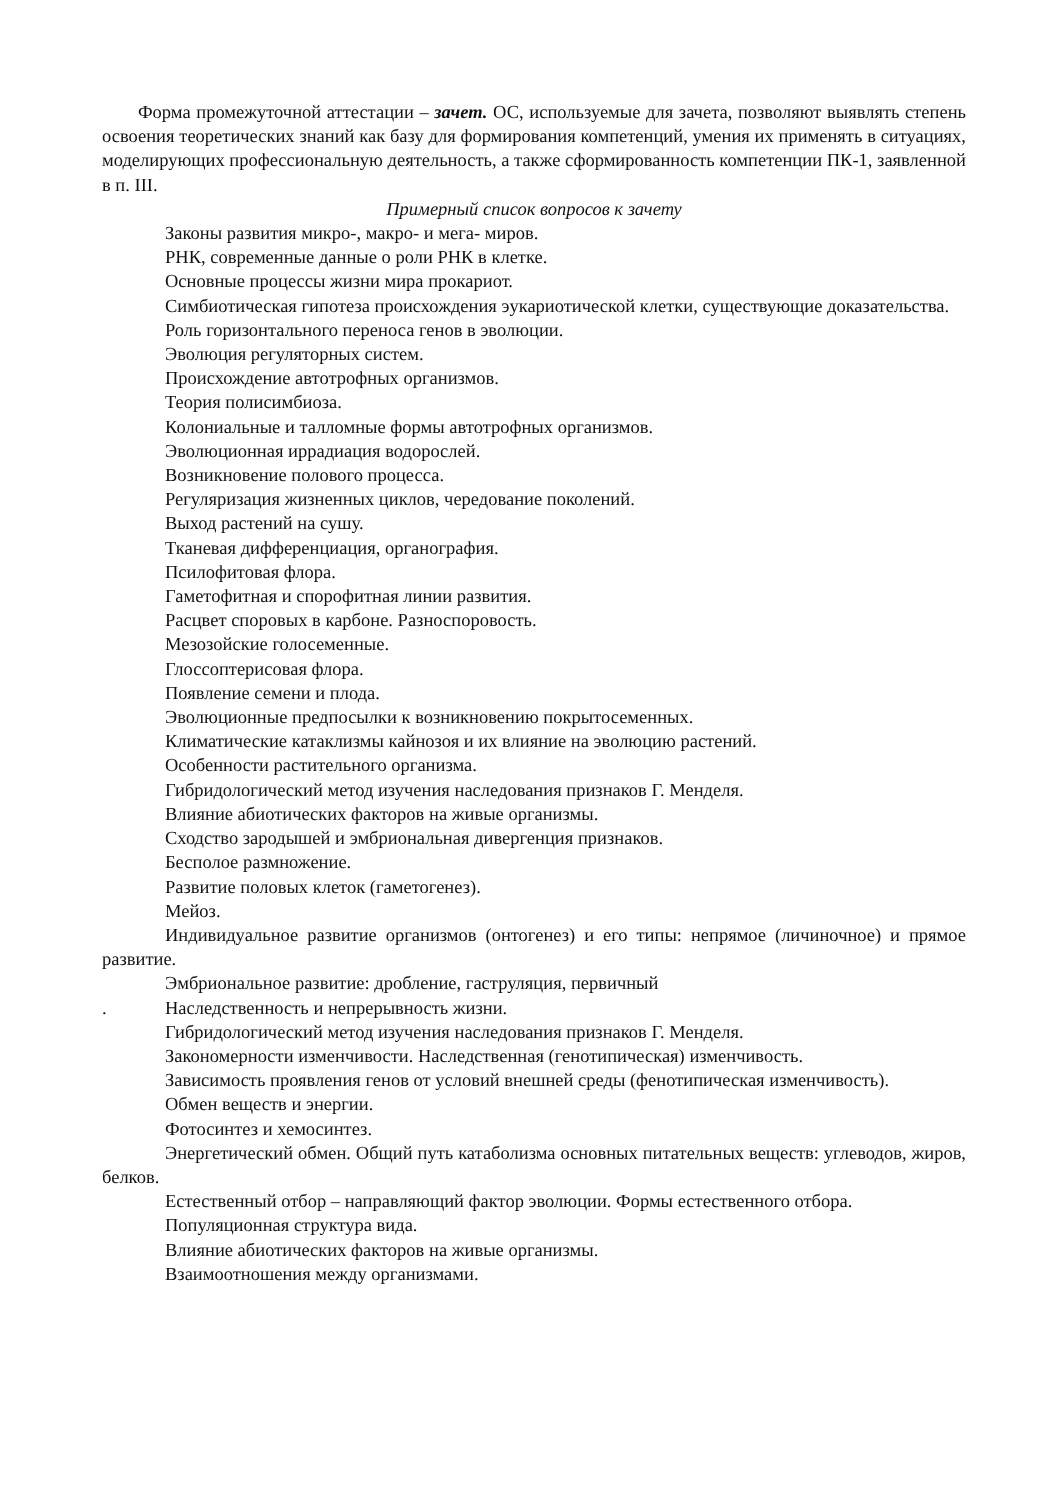Форма промежуточной аттестации – зачет. ОС, используемые для зачета, позволяют выявлять степень освоения теоретических знаний как базу для формирования компетенций, умения их применять в ситуациях, моделирующих профессиональную деятельность, а также сформированность компетенции ПК-1, заявленной в п. III.
Примерный список вопросов к зачету
Законы развития микро-, макро- и мега- миров.
РНК, современные данные о роли РНК в клетке.
Основные процессы жизни мира прокариот.
Симбиотическая гипотеза происхождения эукариотической клетки, существующие доказательства.
Роль горизонтального переноса генов в эволюции.
Эволюция регуляторных систем.
Происхождение автотрофных организмов.
Теория полисимбиоза.
Колониальные и талломные формы автотрофных организмов.
Эволюционная иррадиация водорослей.
Возникновение полового процесса.
Регуляризация жизненных циклов, чередование поколений.
Выход растений на сушу.
Тканевая дифференциация, органография.
Псилофитовая флора.
Гаметофитная и спорофитная линии развития.
Расцвет споровых в карбоне. Разноспоровость.
Мезозойские голосеменные.
Глоссоптерисовая флора.
Появление семени и плода.
Эволюционные предпосылки к возникновению покрытосеменных.
Климатические катаклизмы кайнозоя и их влияние на эволюцию растений.
Особенности растительного организма.
Гибридологический метод изучения наследования признаков Г. Менделя.
Влияние абиотических факторов на живые организмы.
Сходство зародышей и эмбриональная дивергенция признаков.
Бесполое размножение.
Развитие половых клеток (гаметогенез).
Мейоз.
Индивидуальное развитие организмов (онтогенез) и его типы: непрямое (личиночное) и прямое развитие.
Эмбриональное развитие: дробление, гаструляция, первичный
. Наследственность и непрерывность жизни.
Гибридологический метод изучения наследования признаков Г. Менделя.
Закономерности изменчивости. Наследственная (генотипическая) изменчивость.
Зависимость проявления генов от условий внешней среды (фенотипическая изменчивость).
Обмен веществ и энергии.
Фотосинтез и хемосинтез.
Энергетический обмен. Общий путь катаболизма основных питательных веществ: углеводов, жиров, белков.
Естественный отбор – направляющий фактор эволюции. Формы естественного отбора.
Популяционная структура вида.
Влияние абиотических факторов на живые организмы.
Взаимоотношения между организмами.